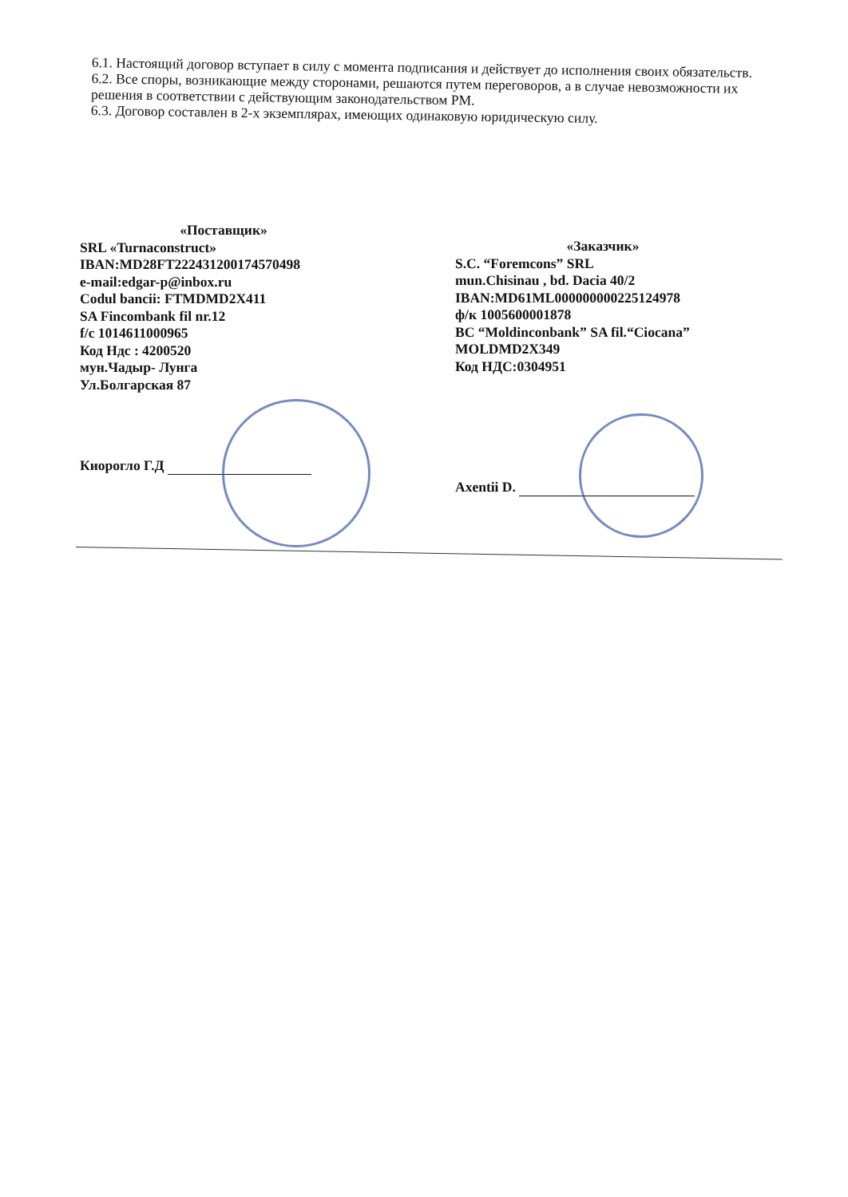6.1. Настоящий договор вступает в силу с момента подписания и действует до исполнения своих обязательств.
6.2. Все споры, возникающие между сторонами, решаются путем переговоров, а в случае невозможности их решения в соответствии с действующим законодательством РМ.
6.3. Договор составлен в 2-х экземплярах, имеющих одинаковую юридическую силу.
«Поставщик»
SRL «Turnaconstruct»
IBAN:MD28FT222431200174570498
e-mail:edgar-p@inbox.ru
Codul bancii: FTMDMD2X411
SA Fincombank fil nr.12
f/c 1014611000965
Код Ндс : 4200520
мун.Чадыр- Лунга
Ул.Болгарская 87
Киорогло Г.Д
«Заказчик»
S.C. “Foremcons” SRL
mun.Chisinau , bd. Dacia 40/2
IBAN:MD61ML000000000225124978
ф/к 1005600001878
BC “Moldinconbank” SA fil.“Ciocana”
MOLDMD2X349
Код НДС:0304951
Axentii D.